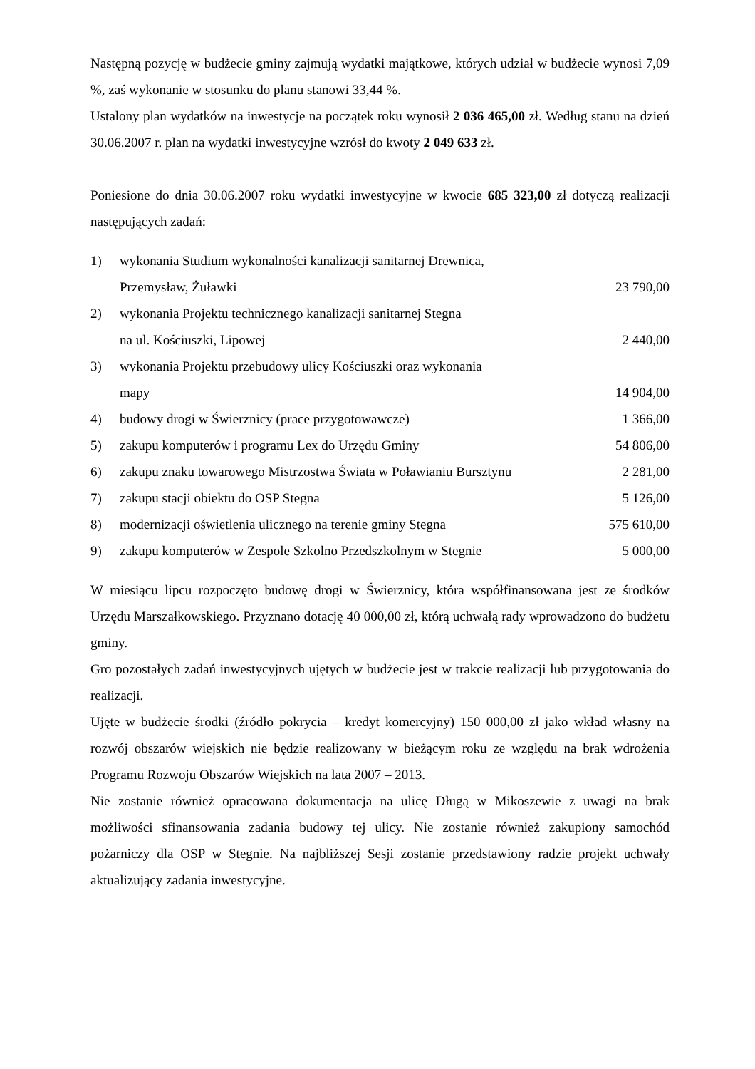Następną pozycję w budżecie gminy zajmują wydatki majątkowe, których udział w budżecie wynosi 7,09 %, zaś wykonanie w stosunku do planu stanowi 33,44 %.
Ustalony plan wydatków na inwestycje na początek roku wynosił 2 036 465,00 zł. Według stanu na dzień 30.06.2007 r. plan na wydatki inwestycyjne wzrósł do kwoty 2 049 633 zł.
Poniesione do dnia 30.06.2007 roku wydatki inwestycyjne w kwocie 685 323,00 zł dotyczą realizacji następujących zadań:
| 1) | wykonania Studium wykonalności kanalizacji sanitarnej Drewnica, Przemysław, Żuławki | 23 790,00 |
| 2) | wykonania Projektu technicznego kanalizacji sanitarnej Stegna na ul. Kościuszki, Lipowej | 2 440,00 |
| 3) | wykonania Projektu przebudowy ulicy Kościuszki oraz wykonania mapy | 14 904,00 |
| 4) | budowy drogi w Świerznicy (prace przygotowawcze) | 1 366,00 |
| 5) | zakupu komputerów i programu Lex do Urzędu Gminy | 54 806,00 |
| 6) | zakupu znaku towarowego Mistrzostwa Świata w Poławianiu Bursztynu | 2 281,00 |
| 7) | zakupu stacji obiektu do OSP Stegna | 5 126,00 |
| 8) | modernizacji oświetlenia ulicznego na terenie gminy Stegna | 575 610,00 |
| 9) | zakupu komputerów w Zespole Szkolno Przedszkolnym w Stegnie | 5 000,00 |
W miesiącu lipcu rozpoczęto budowę drogi w Świerznicy, która współfinansowana jest ze środków Urzędu Marszałkowskiego. Przyznano dotację 40 000,00 zł, którą uchwałą rady wprowadzono do budżetu gminy.
Gro pozostałych zadań inwestycyjnych ujętych w budżecie jest w trakcie realizacji lub przygotowania do realizacji.
Ujęte w budżecie środki (źródło pokrycia – kredyt komercyjny) 150 000,00 zł jako wkład własny na rozwój obszarów wiejskich nie będzie realizowany w bieżącym roku ze względu na brak wdrożenia Programu Rozwoju Obszarów Wiejskich na lata 2007 – 2013.
Nie zostanie również opracowana dokumentacja na ulicę Długą w Mikoszewie z uwagi na brak możliwości sfinansowania zadania budowy tej ulicy. Nie zostanie również zakupiony samochód pożarniczy dla OSP w Stegnie. Na najbliższej Sesji zostanie przedstawiony radzie projekt uchwały aktualizujący zadania inwestycyjne.